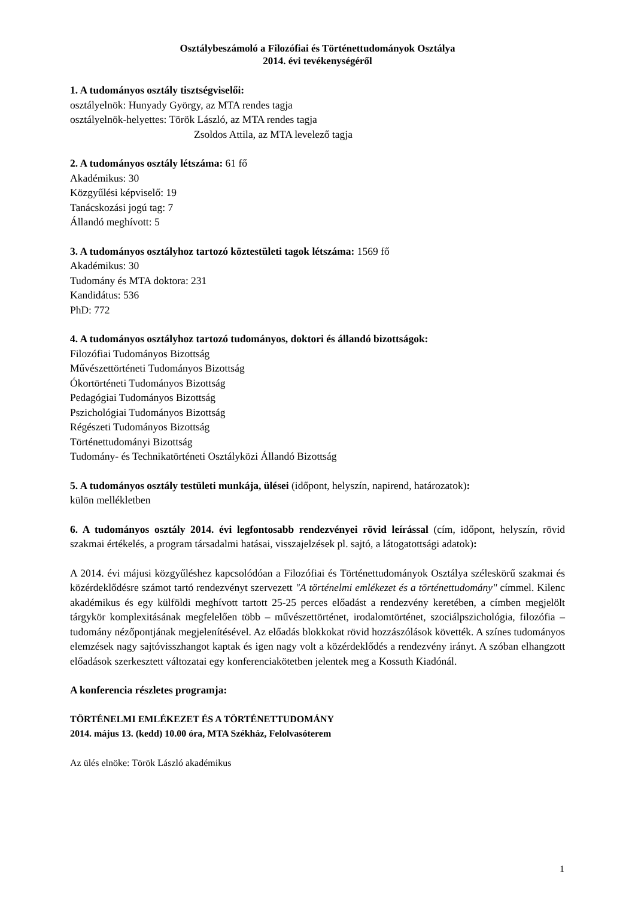Osztálybeszámoló a Filozófiai és Történettudományok Osztálya
2014. évi tevékenységéről
1. A tudományos osztály tisztségviselői:
osztályelnök: Hunyady György, az MTA rendes tagja
osztályelnök-helyettes: Török László, az MTA rendes tagja
Zsoldos Attila, az MTA levelező tagja
2. A tudományos osztály létszáma: 61 fő
Akadémikus: 30
Közgyűlési képviselő: 19
Tanácskozási jogú tag: 7
Állandó meghívott: 5
3. A tudományos osztályhoz tartozó köztestületi tagok létszáma: 1569 fő
Akadémikus: 30
Tudomány és MTA doktora: 231
Kandidátus: 536
PhD: 772
4. A tudományos osztályhoz tartozó tudományos, doktori és állandó bizottságok:
Filozófiai Tudományos Bizottság
Művészettörténeti Tudományos Bizottság
Ókortörténeti Tudományos Bizottság
Pedagógiai Tudományos Bizottság
Pszichológiai Tudományos Bizottság
Régészeti Tudományos Bizottság
Történettudományi Bizottság
Tudomány- és Technikatörténeti Osztályközi Állandó Bizottság
5. A tudományos osztály testületi munkája, ülései (időpont, helyszín, napirend, határozatok):
külön mellékletben
6. A tudományos osztály 2014. évi legfontosabb rendezvényei rövid leírással (cím, időpont, helyszín, rövid szakmai értékelés, a program társadalmi hatásai, visszajelzések pl. sajtó, a látogatottsági adatok):
A 2014. évi májusi közgyűléshez kapcsolódóan a Filozófiai és Történettudományok Osztálya széleskörű szakmai és közérdeklődésre számot tartó rendezvényt szervezett "A történelmi emlékezet és a történettudomány" címmel. Kilenc akadémikus és egy külföldi meghívott tartott 25-25 perces előadást a rendezvény keretében, a címben megjelölt tárgykör komplexitásának megfelelően több – művészettörténet, irodalomtörténet, szociálpszichológia, filozófia – tudomány nézőpontjának megjelenítésével. Az előadás blokkokat rövid hozzászólások követték. A színes tudományos elemzések nagy sajtóvisszhangot kaptak és igen nagy volt a közérdeklődés a rendezvény irányt. A szóban elhangzott előadások szerkesztett változatai egy konferenciakötetben jelentek meg a Kossuth Kiadónál.
A konferencia részletes programja:
TÖRTÉNELMI EMLÉKEZET ÉS A TÖRTÉNETTUDOMÁNY
2014. május 13. (kedd) 10.00 óra, MTA Székház, Felolvasóterem
Az ülés elnöke: Török László akadémikus
1